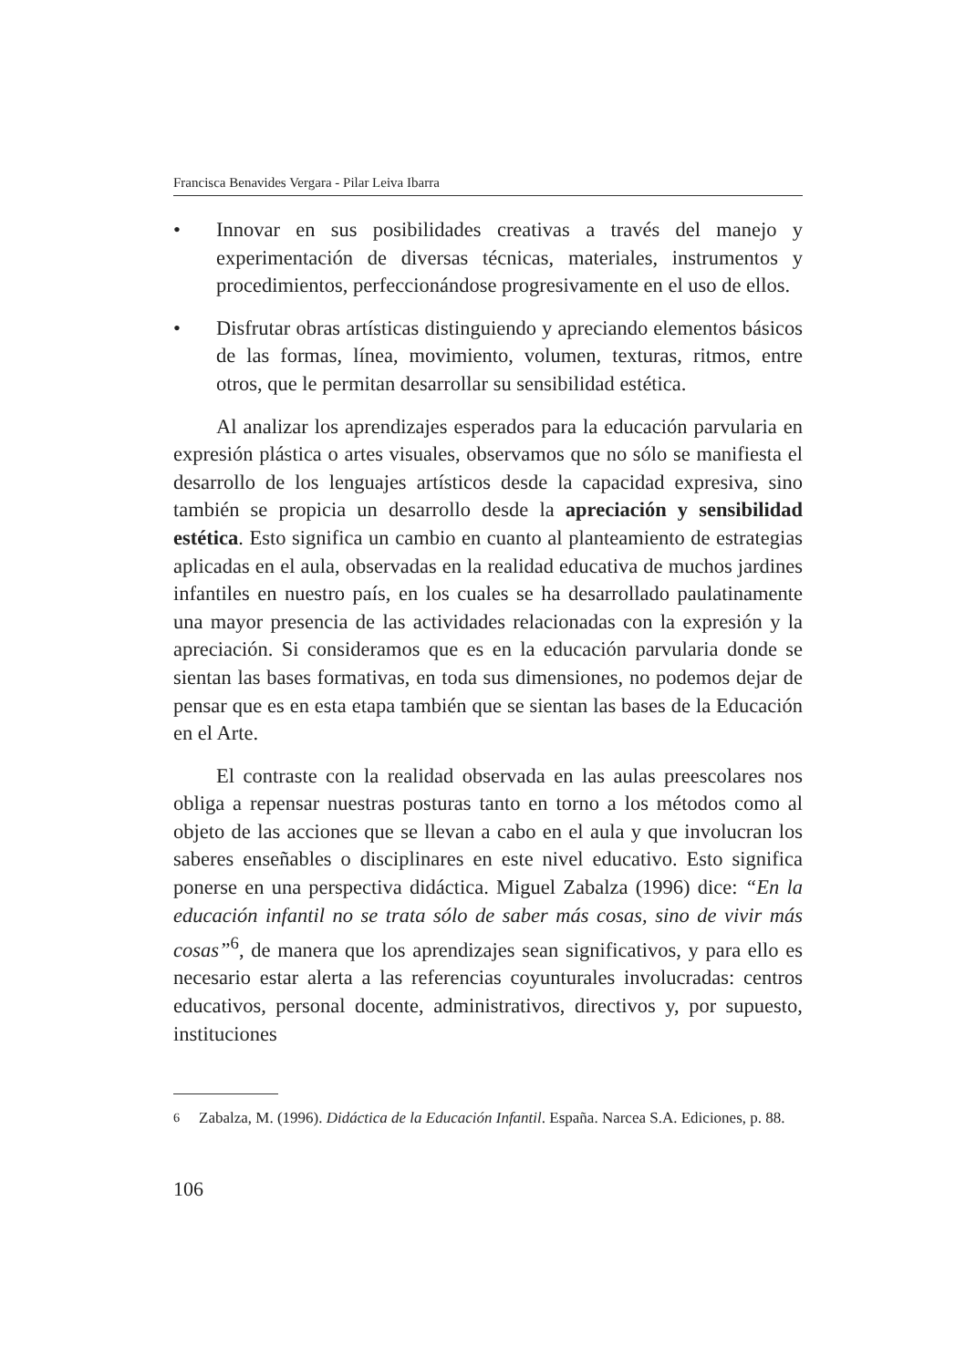Francisca Benavides Vergara - Pilar Leiva Ibarra
• Innovar en sus posibilidades creativas a través del manejo y experimentación de diversas técnicas, materiales, instrumentos y procedimientos, perfeccionándose progresivamente en el uso de ellos.
• Disfrutar obras artísticas distinguiendo y apreciando elementos básicos de las formas, línea, movimiento, volumen, texturas, ritmos, entre otros, que le permitan desarrollar su sensibilidad estética.
Al analizar los aprendizajes esperados para la educación parvularia en expresión plástica o artes visuales, observamos que no sólo se manifiesta el desarrollo de los lenguajes artísticos desde la capacidad expresiva, sino también se propicia un desarrollo desde la apreciación y sensibilidad estética. Esto significa un cambio en cuanto al planteamiento de estrategias aplicadas en el aula, observadas en la realidad educativa de muchos jardines infantiles en nuestro país, en los cuales se ha desarrollado paulatinamente una mayor presencia de las actividades relacionadas con la expresión y la apreciación. Si consideramos que es en la educación parvularia donde se sientan las bases formativas, en toda sus dimensiones, no podemos dejar de pensar que es en esta etapa también que se sientan las bases de la Educación en el Arte.
El contraste con la realidad observada en las aulas preescolares nos obliga a repensar nuestras posturas tanto en torno a los métodos como al objeto de las acciones que se llevan a cabo en el aula y que involucran los saberes enseñables o disciplinares en este nivel educativo. Esto significa ponerse en una perspectiva didáctica. Miguel Zabalza (1996) dice: “En la educación infantil no se trata sólo de saber más cosas, sino de vivir más cosas”<sup>6</sup>, de manera que los aprendizajes sean significativos, y para ello es necesario estar alerta a las referencias coyunturales involucradas: centros educativos, personal docente, administrativos, directivos y, por supuesto, instituciones
<sup>6</sup> Zabalza, M. (1996). Didáctica de la Educación Infantil. España. Narcea S.A. Ediciones, p. 88.
106